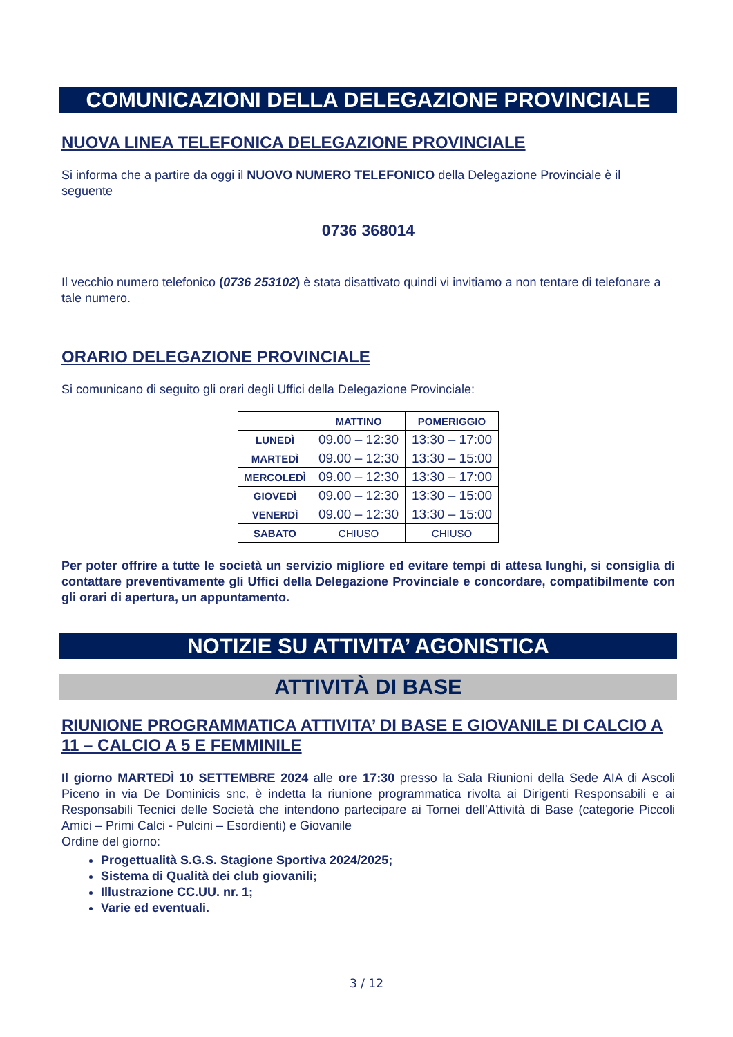COMUNICAZIONI DELLA DELEGAZIONE PROVINCIALE
NUOVA LINEA TELEFONICA DELEGAZIONE PROVINCIALE
Si informa che a partire da oggi il NUOVO NUMERO TELEFONICO della Delegazione Provinciale è il seguente
0736 368014
Il vecchio numero telefonico (0736 253102) è stata disattivato quindi vi invitiamo a non tentare di telefonare a tale numero.
ORARIO DELEGAZIONE PROVINCIALE
Si comunicano di seguito gli orari degli Uffici della Delegazione Provinciale:
| | MATTINO | POMERIGGIO |
| --- | --- | --- |
| LUNEDÌ | 09.00 – 12:30 | 13:30 – 17:00 |
| MARTEDÌ | 09.00 – 12:30 | 13:30 – 15:00 |
| MERCOLEDÌ | 09.00 – 12:30 | 13:30 – 17:00 |
| GIOVEDÌ | 09.00 – 12:30 | 13:30 – 15:00 |
| VENERDÌ | 09.00 – 12:30 | 13:30 – 15:00 |
| SABATO | CHIUSO | CHIUSO |
Per poter offrire a tutte le società un servizio migliore ed evitare tempi di attesa lunghi, si consiglia di contattare preventivamente gli Uffici della Delegazione Provinciale e concordare, compatibilmente con gli orari di apertura, un appuntamento.
NOTIZIE SU ATTIVITA’ AGONISTICA
ATTIVITÀ DI BASE
RIUNIONE PROGRAMMATICA ATTIVITA’ DI BASE E GIOVANILE DI CALCIO A 11 – CALCIO A 5 E FEMMINILE
Il giorno MARTEDÌ 10 SETTEMBRE 2024 alle ore 17:30 presso la Sala Riunioni della Sede AIA di Ascoli Piceno in via De Dominicis snc, è indetta la riunione programmatica rivolta ai Dirigenti Responsabili e ai Responsabili Tecnici delle Società che intendono partecipare ai Tornei dell’Attività di Base (categorie Piccoli Amici – Primi Calci - Pulcini – Esordienti) e Giovanile
Ordine del giorno:
Progettualità S.G.S. Stagione Sportiva 2024/2025;
Sistema di Qualità dei club giovanili;
Illustrazione CC.UU. nr. 1;
Varie ed eventuali.
3 / 12